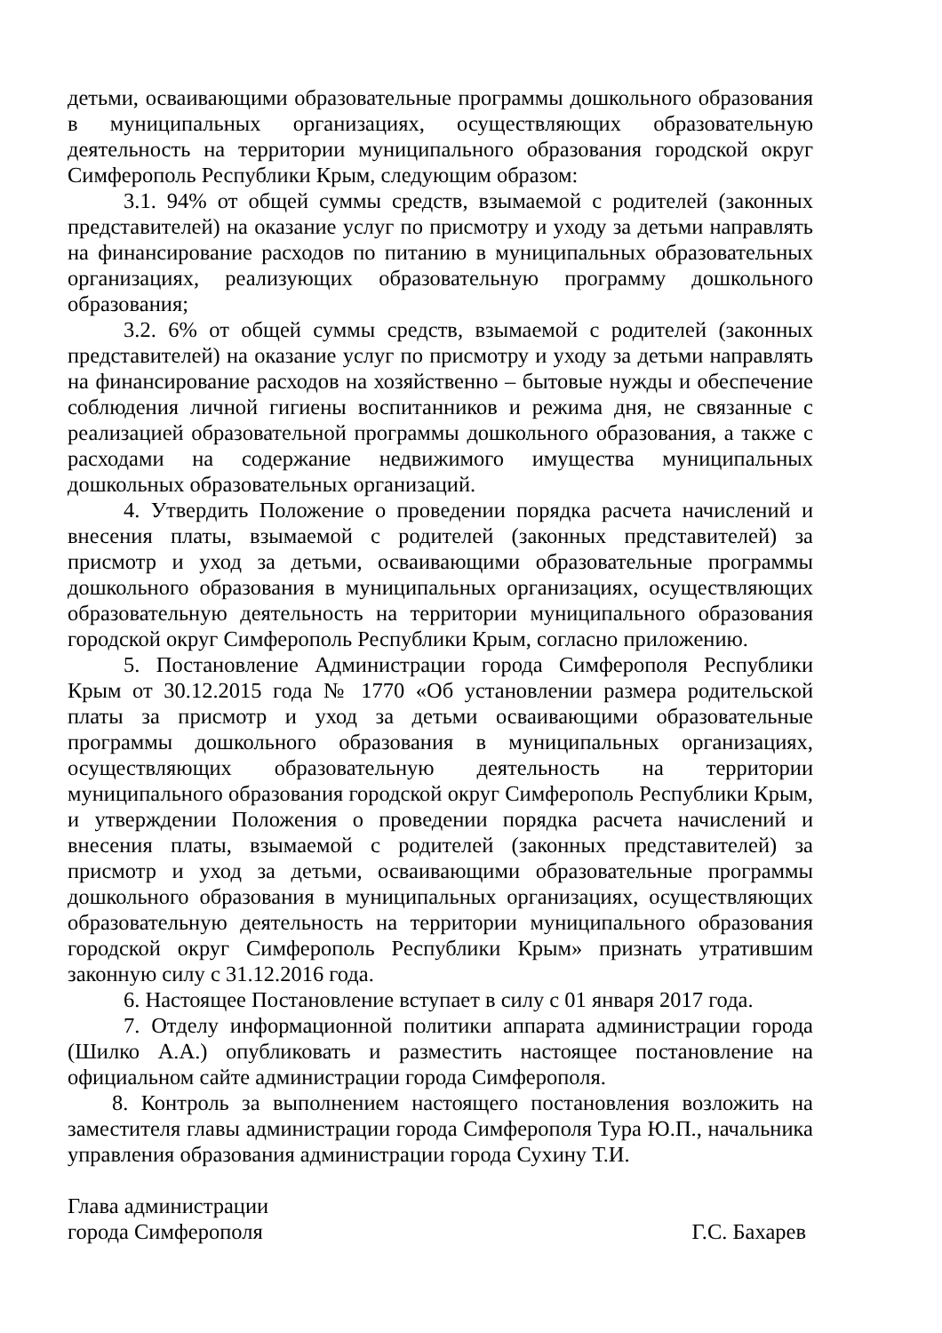детьми, осваивающими образовательные программы дошкольного образования в муниципальных организациях, осуществляющих образовательную деятельность на территории муниципального образования городской округ Симферополь Республики Крым, следующим образом:
3.1. 94% от общей суммы средств, взымаемой с родителей (законных представителей) на оказание услуг по присмотру и уходу за детьми направлять на финансирование расходов по питанию в муниципальных образовательных организациях, реализующих образовательную программу дошкольного образования;
3.2. 6% от общей суммы средств, взымаемой с родителей (законных представителей) на оказание услуг по присмотру и уходу за детьми направлять на финансирование расходов на хозяйственно – бытовые нужды и обеспечение соблюдения личной гигиены воспитанников и режима дня, не связанные с реализацией образовательной программы дошкольного образования, а также с расходами на содержание недвижимого имущества муниципальных дошкольных образовательных организаций.
4. Утвердить Положение о проведении порядка расчета начислений и внесения платы, взымаемой с родителей (законных представителей) за присмотр и уход за детьми, осваивающими образовательные программы дошкольного образования в муниципальных организациях, осуществляющих образовательную деятельность на территории муниципального образования городской округ Симферополь Республики Крым, согласно приложению.
5. Постановление Администрации города Симферополя Республики Крым от 30.12.2015 года № 1770 «Об установлении размера родительской платы за присмотр и уход за детьми осваивающими образовательные программы дошкольного образования в муниципальных организациях, осуществляющих образовательную деятельность на территории муниципального образования городской округ Симферополь Республики Крым, и утверждении Положения о проведении порядка расчета начислений и внесения платы, взымаемой с родителей (законных представителей) за присмотр и уход за детьми, осваивающими образовательные программы дошкольного образования в муниципальных организациях, осуществляющих образовательную деятельность на территории муниципального образования городской округ Симферополь Республики Крым» признать утратившим законную силу с 31.12.2016 года.
6. Настоящее Постановление вступает в силу с 01 января 2017 года.
7. Отделу информационной политики аппарата администрации города (Шилко А.А.) опубликовать и разместить настоящее постановление на официальном сайте администрации города Симферополя.
8. Контроль за выполнением настоящего постановления возложить на заместителя главы администрации города Симферополя Тура Ю.П., начальника управления образования администрации города Сухину Т.И.
Глава администрации
города Симферополя
Г.С. Бахарев